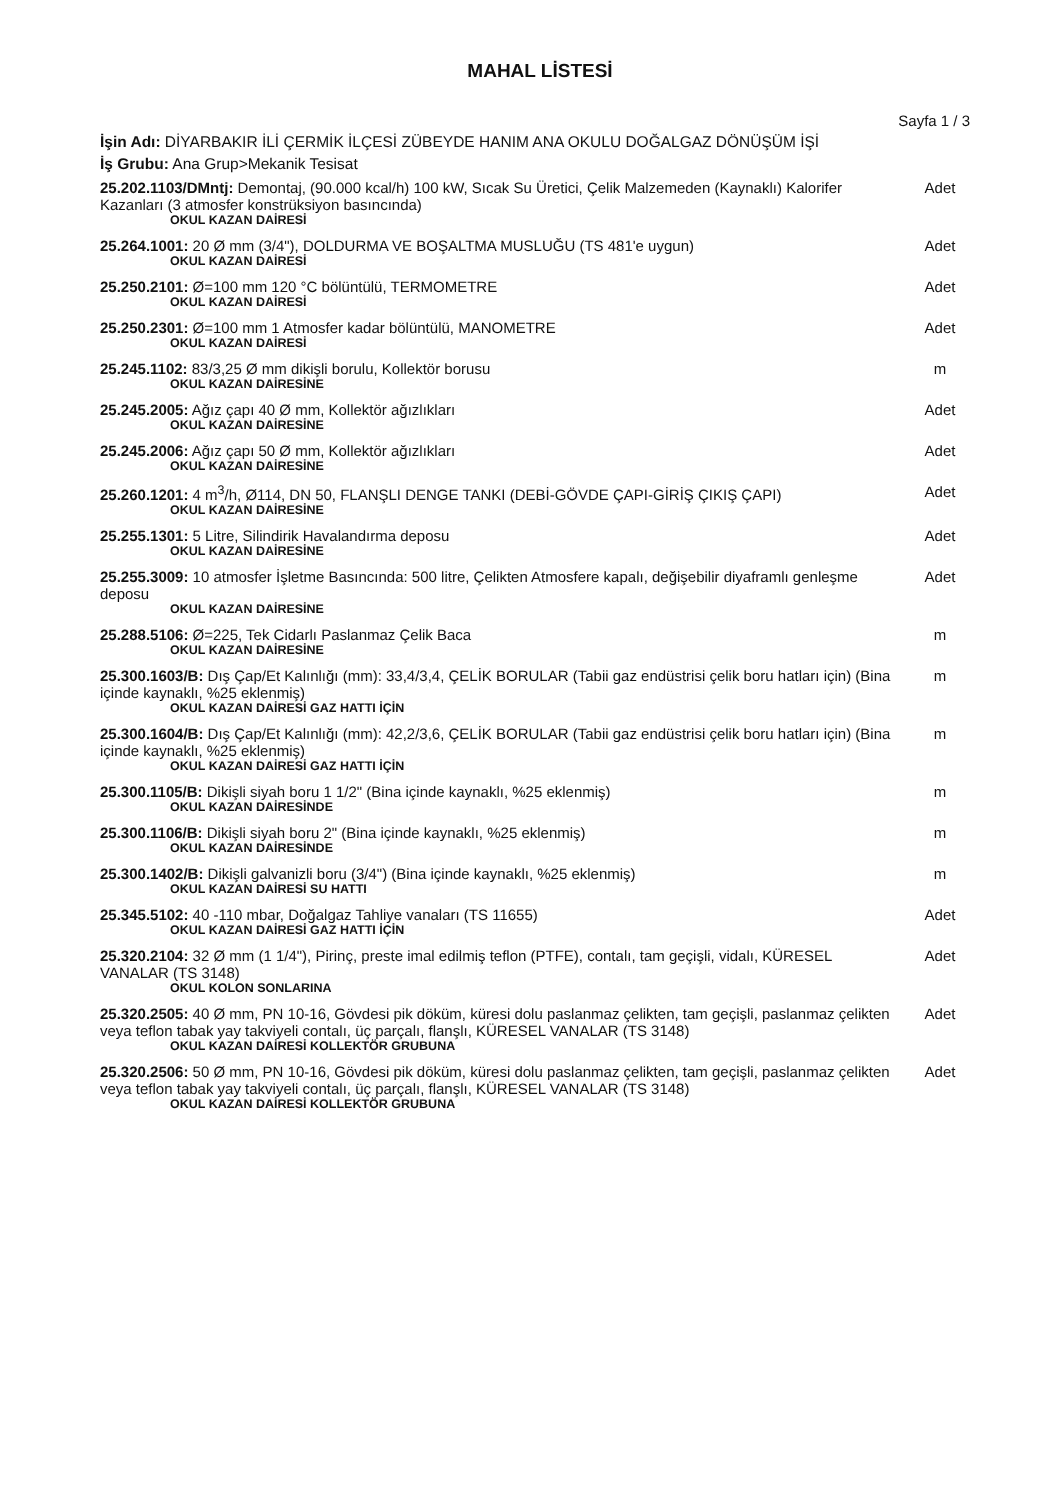MAHAL LİSTESİ
Sayfa 1 / 3
İşin Adı: DİYARBAKIR İLİ ÇERMİK İLÇESİ ZÜBEYDE HANIM ANA OKULU DOĞALGAZ DÖNÜŞÜM İŞİ
İş Grubu: Ana Grup>Mekanik Tesisat
| 25.202.1103/DMntj: Demontaj, (90.000 kcal/h) 100 kW, Sıcak Su Üretici, Çelik Malzemeden (Kaynaklı) Kalorifer Kazanları (3 atmosfer konstrüksiyon basıncında) OKUL KAZAN DAİRESİ | Adet |
| 25.264.1001: 20 Ø mm (3/4"), DOLDURMA VE BOŞALTMA MUSLUĞU (TS 481'e uygun) OKUL KAZAN DAİRESİ | Adet |
| 25.250.2101: Ø=100 mm 120 °C bölüntülü, TERMOMETRE OKUL KAZAN DAİRESİ | Adet |
| 25.250.2301: Ø=100 mm 1 Atmosfer kadar bölüntülü, MANOMETRE OKUL KAZAN DAİRESİ | Adet |
| 25.245.1102: 83/3,25 Ø mm dikişli borulu, Kollektör borusu OKUL KAZAN DAİRESİNE | m |
| 25.245.2005: Ağız çapı 40 Ø mm, Kollektör ağızlıkları OKUL KAZAN DAİRESİNE | Adet |
| 25.245.2006: Ağız çapı 50 Ø mm, Kollektör ağızlıkları OKUL KAZAN DAİRESİNE | Adet |
| 25.260.1201: 4 m<sup>3</sup>/h, Ø114, DN 50, FLANŞLI DENGE TANKI (DEBİ-GÖVDE ÇAPI-GİRİŞ ÇIKIŞ ÇAPI) OKUL KAZAN DAİRESİNE | Adet |
| 25.255.1301: 5 Litre, Silindirik Havalandırma deposu OKUL KAZAN DAİRESİNE | Adet |
| 25.255.3009: 10 atmosfer İşletme Basıncında: 500 litre, Çelikten Atmosfere kapalı, değişebilir diyaframlı genleşme deposu OKUL KAZAN DAİRESİNE | Adet |
| 25.288.5106: Ø=225, Tek Cidarlı Paslanmaz Çelik Baca OKUL KAZAN DAİRESİNE | m |
| 25.300.1603/B: Dış Çap/Et Kalınlığı (mm): 33,4/3,4, ÇELİK BORULAR (Tabii gaz endüstrisi çelik boru hatları için) (Bina içinde kaynaklı, %25 eklenmiş) OKUL KAZAN DAİRESİ GAZ HATTI İÇİN | m |
| 25.300.1604/B: Dış Çap/Et Kalınlığı (mm): 42,2/3,6, ÇELİK BORULAR (Tabii gaz endüstrisi çelik boru hatları için) (Bina içinde kaynaklı, %25 eklenmiş) OKUL KAZAN DAİRESİ GAZ HATTI İÇİN | m |
| 25.300.1105/B: Dikişli siyah boru 1 1/2" (Bina içinde kaynaklı, %25 eklenmiş) OKUL KAZAN DAİRESİNDE | m |
| 25.300.1106/B: Dikişli siyah boru 2" (Bina içinde kaynaklı, %25 eklenmiş) OKUL KAZAN DAİRESİNDE | m |
| 25.300.1402/B: Dikişli galvanizli boru (3/4") (Bina içinde kaynaklı, %25 eklenmiş) OKUL KAZAN DAİRESİ SU HATTI | m |
| 25.345.5102: 40 -110 mbar, Doğalgaz Tahliye vanaları (TS 11655) OKUL KAZAN DAİRESİ GAZ HATTI İÇİN | Adet |
| 25.320.2104: 32 Ø mm (1 1/4"), Pirinç, preste imal edilmiş teflon (PTFE), contalı, tam geçişli, vidalı, KÜRESEL VANALAR (TS 3148) OKUL KOLON SONLARINA | Adet |
| 25.320.2505: 40 Ø mm, PN 10-16, Gövdesi pik döküm, küresi dolu paslanmaz çelikten, tam geçişli, paslanmaz çelikten veya teflon tabak yay takviyeli contalı, üç parçalı, flanşlı, KÜRESEL VANALAR (TS 3148) OKUL KAZAN DAİRESİ KOLLEKTÖR GRUBUNA | Adet |
| 25.320.2506: 50 Ø mm, PN 10-16, Gövdesi pik döküm, küresi dolu paslanmaz çelikten, tam geçişli, paslanmaz çelikten veya teflon tabak yay takviyeli contalı, üç parçalı, flanşlı, KÜRESEL VANALAR (TS 3148) OKUL KAZAN DAİRESİ KOLLEKTÖR GRUBUNA | Adet |